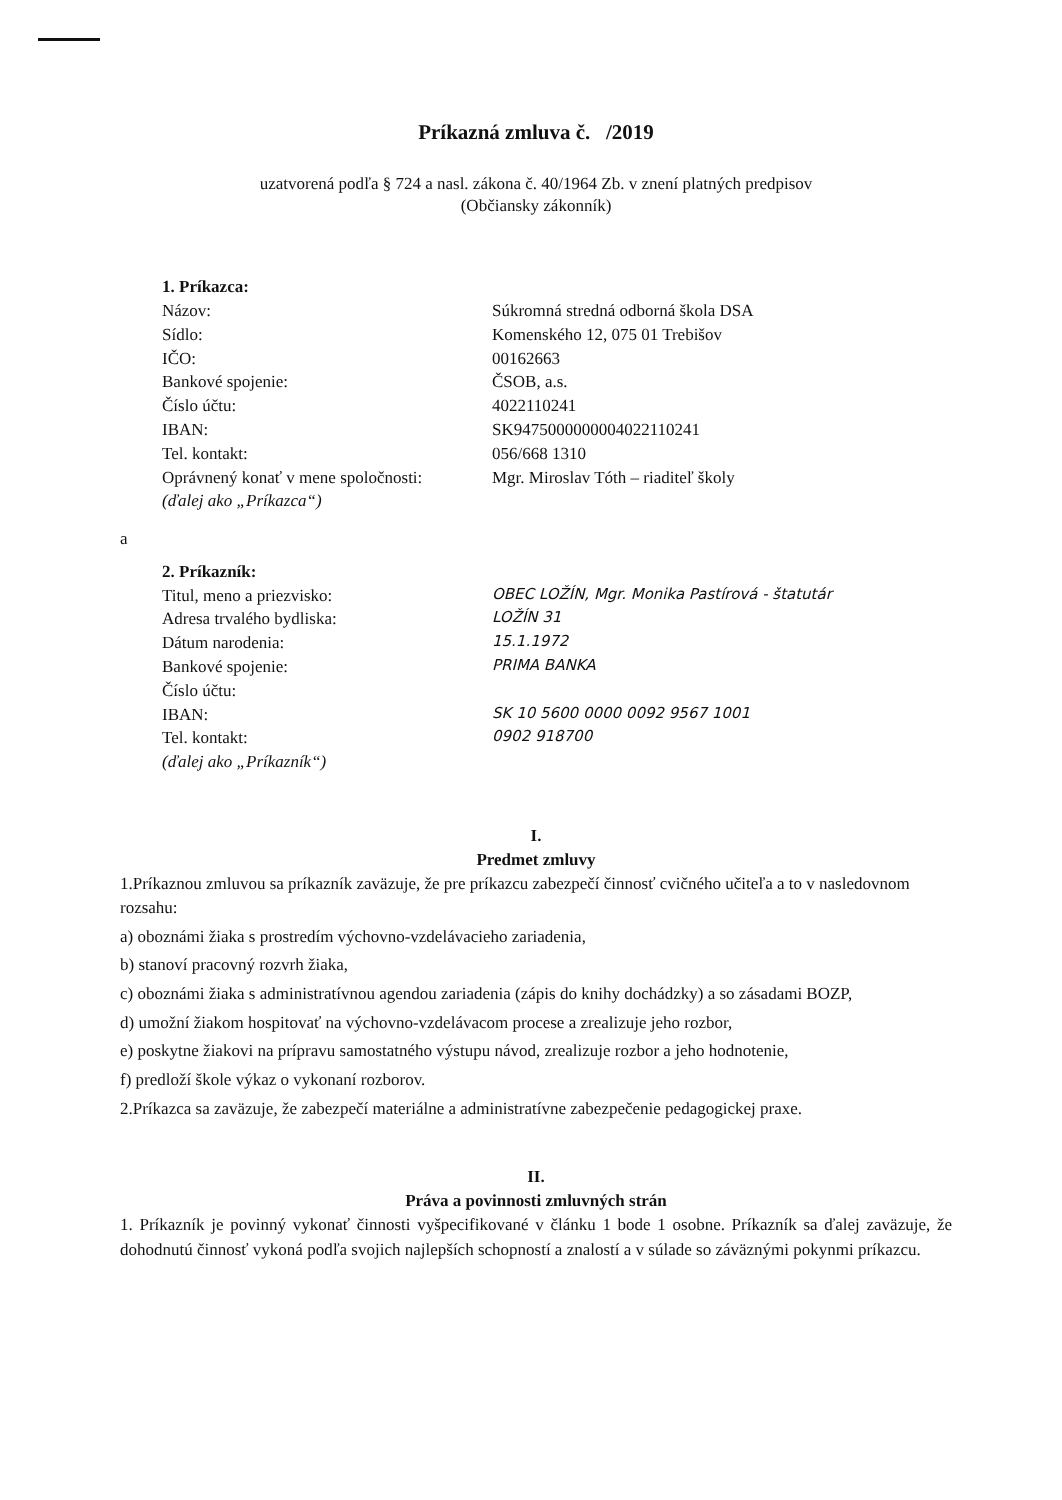Príkazná zmluva č. /2019
uzatvorená podľa § 724 a nasl. zákona č. 40/1964 Zb. v znení platných predpisov
(Občiansky zákonník)
1. Príkazca:
Názov: Súkromná stredná odborná škola DSA
Sídlo: Komenského 12, 075 01 Trebišov
IČO: 00162663
Bankové spojenie: ČSOB, a.s.
Číslo účtu: 4022110241
IBAN: SK9475000000004022110241
Tel. kontakt: 056/668 1310
Oprávnený konať v mene spoločnosti: Mgr. Miroslav Tóth – riaditeľ školy
(ďalej ako „Príkazca“)
a
2. Príkazník:
Titul, meno a priezvisko: OBEC LOŽÍN, Mgr. Monika Pastírová - štatutár
Adresa trvalého bydliska: LOŽÍN 31
Dátum narodenia: 15.1.1972
Bankové spojenie: PRIMA BANKA
Číslo účtu:
IBAN: SK 10 5600 0000 0092 9567 1001
Tel. kontakt: 0902 918700
(ďalej ako „Príkazník“)
I.
Predmet zmluvy
1.Príkaznou zmluvou sa príkazník zaväzuje, že pre príkazcu zabezpečí činnosť cvičného učiteľa a to v nasledovnom rozsahu:
a) oboznámi žiaka s prostredím výchovno-vzdelávacieho zariadenia,
b) stanoví pracovný rozvrh žiaka,
c) oboznámi žiaka s administratívnou agendou zariadenia (zápis do knihy dochádzky) a so zásadami BOZP,
d) umožní žiakom hospitovať na výchovno-vzdelávacom procese a zrealizuje jeho rozbor,
e) poskytne žiakovi na prípravu samostatného výstupu návod, zrealizuje rozbor a jeho hodnotenie,
f) predloží škole výkaz o vykonaní rozborov.
2.Príkazca sa zaväzuje, že zabezpečí materiálne a administratívne zabezpečenie pedagogickej praxe.
II.
Práva a povinnosti zmluvných strán
1. Príkazník je povinný vykonať činnosti vyšpecifikované v článku 1 bode 1 osobne. Príkazník sa ďalej zaväzuje, že dohodnutú činnosť vykoná podľa svojich najlepších schopností a znalostí a v súlade so záväznými pokynmi príkazcu.